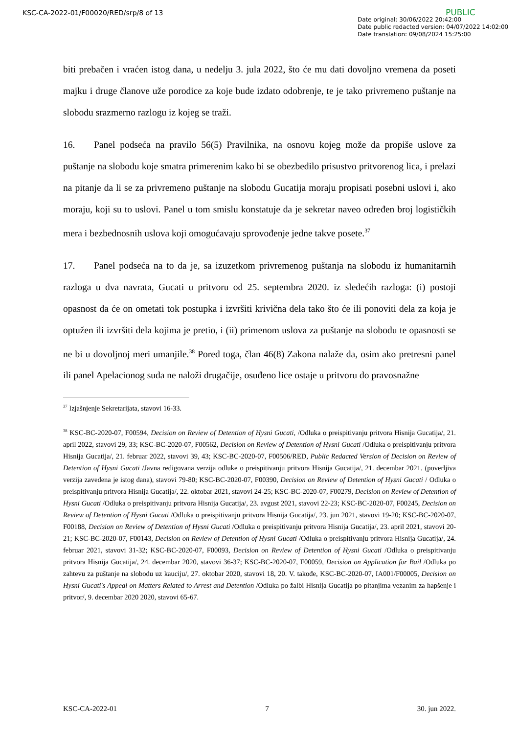KSC-CA-2022-01/F00020/RED/srp/8 of 13
PUBLIC
Date original: 30/06/2022 20:42:00
Date public redacted version: 04/07/2022 14:02:00
Date translation: 09/08/2024 15:25:00
biti prebačen i vraćen istog dana, u nedelju 3. jula 2022, što će mu dati dovoljno vremena da poseti majku i druge članove uže porodice za koje bude izdato odobrenje, te je tako privremeno puštanje na slobodu srazmerno razlogu iz kojeg se traži.
16. Panel podseća na pravilo 56(5) Pravilnika, na osnovu kojeg može da propiše uslove za puštanje na slobodu koje smatra primerenim kako bi se obezbedilo prisustvo pritvorenog lica, i prelazi na pitanje da li se za privremeno puštanje na slobodu Gucatija moraju propisati posebni uslovi i, ako moraju, koji su to uslovi. Panel u tom smislu konstatuje da je sekretar naveo određen broj logističkih mera i bezbednosnih uslova koji omogućavaju sprovođenje jedne takve posete.<sup>37</sup>
17. Panel podseća na to da je, sa izuzetkom privremenog puštanja na slobodu iz humanitarnih razloga u dva navrata, Gucati u pritvoru od 25. septembra 2020. iz sledećih razloga: (i) postoji opasnost da će on ometati tok postupka i izvršiti krivična dela tako što će ili ponoviti dela za koja je optužen ili izvršiti dela kojima je pretio, i (ii) primenom uslova za puštanje na slobodu te opasnosti se ne bi u dovoljnoj meri umanjile.<sup>38</sup> Pored toga, član 46(8) Zakona nalaže da, osim ako pretresni panel ili panel Apelacionog suda ne naloži drugačije, osuđeno lice ostaje u pritvoru do pravosnažne
<sup>37</sup> Izjašnjenje Sekretarijata, stavovi 16-33.
<sup>38</sup> KSC-BC-2020-07, F00594, Decision on Review of Detention of Hysni Gucati, /Odluka o preispitivanju pritvora Hisnija Gucatija/, 21. april 2022, stavovi 29, 33; KSC-BC-2020-07, F00562, Decision on Review of Detention of Hysni Gucati /Odluka o preispitivanju pritvora Hisnija Gucatija/, 21. februar 2022, stavovi 39, 43; KSC-BC-2020-07, F00506/RED, Public Redacted Version of Decision on Review of Detention of Hysni Gucati /Javna redigovana verzija odluke o preispitivanju pritvora Hisnija Gucatija/, 21. decembar 2021. (poverljiva verzija zavedena je istog dana), stavovi 79-80; KSC-BC-2020-07, F00390, Decision on Review of Detention of Hysni Gucati / Odluka o preispitivanju pritvora Hisnija Gucatija/, 22. oktobar 2021, stavovi 24-25; KSC-BC-2020-07, F00279, Decision on Review of Detention of Hysni Gucati /Odluka o preispitivanju pritvora Hisnija Gucatija/, 23. avgust 2021, stavovi 22-23; KSC-BC-2020-07, F00245, Decision on Review of Detention of Hysni Gucati /Odluka o preispitivanju pritvora Hisnija Gucatija/, 23. jun 2021, stavovi 19-20; KSC-BC-2020-07, F00188, Decision on Review of Detention of Hysni Gucati /Odluka o preispitivanju pritvora Hisnija Gucatija/, 23. april 2021, stavovi 20-21; KSC-BC-2020-07, F00143, Decision on Review of Detention of Hysni Gucati /Odluka o preispitivanju pritvora Hisnija Gucatija/, 24. februar 2021, stavovi 31-32; KSC-BC-2020-07, F00093, Decision on Review of Detention of Hysni Gucati /Odluka o preispitivanju pritvora Hisnija Gucatija/, 24. decembar 2020, stavovi 36-37; KSC-BC-2020-07, F00059, Decision on Application for Bail /Odluka po zahtevu za puštanje na slobodu uz kauciju/, 27. oktobar 2020, stavovi 18, 20. V. takođe, KSC-BC-2020-07, IA001/F00005, Decision on Hysni Gucati's Appeal on Matters Related to Arrest and Detention /Odluka po žalbi Hisnija Gucatija po pitanjima vezanim za hapšenje i pritvor/, 9. decembar 2020 2020, stavovi 65-67.
KSC-CA-2022-01 7 30. jun 2022.